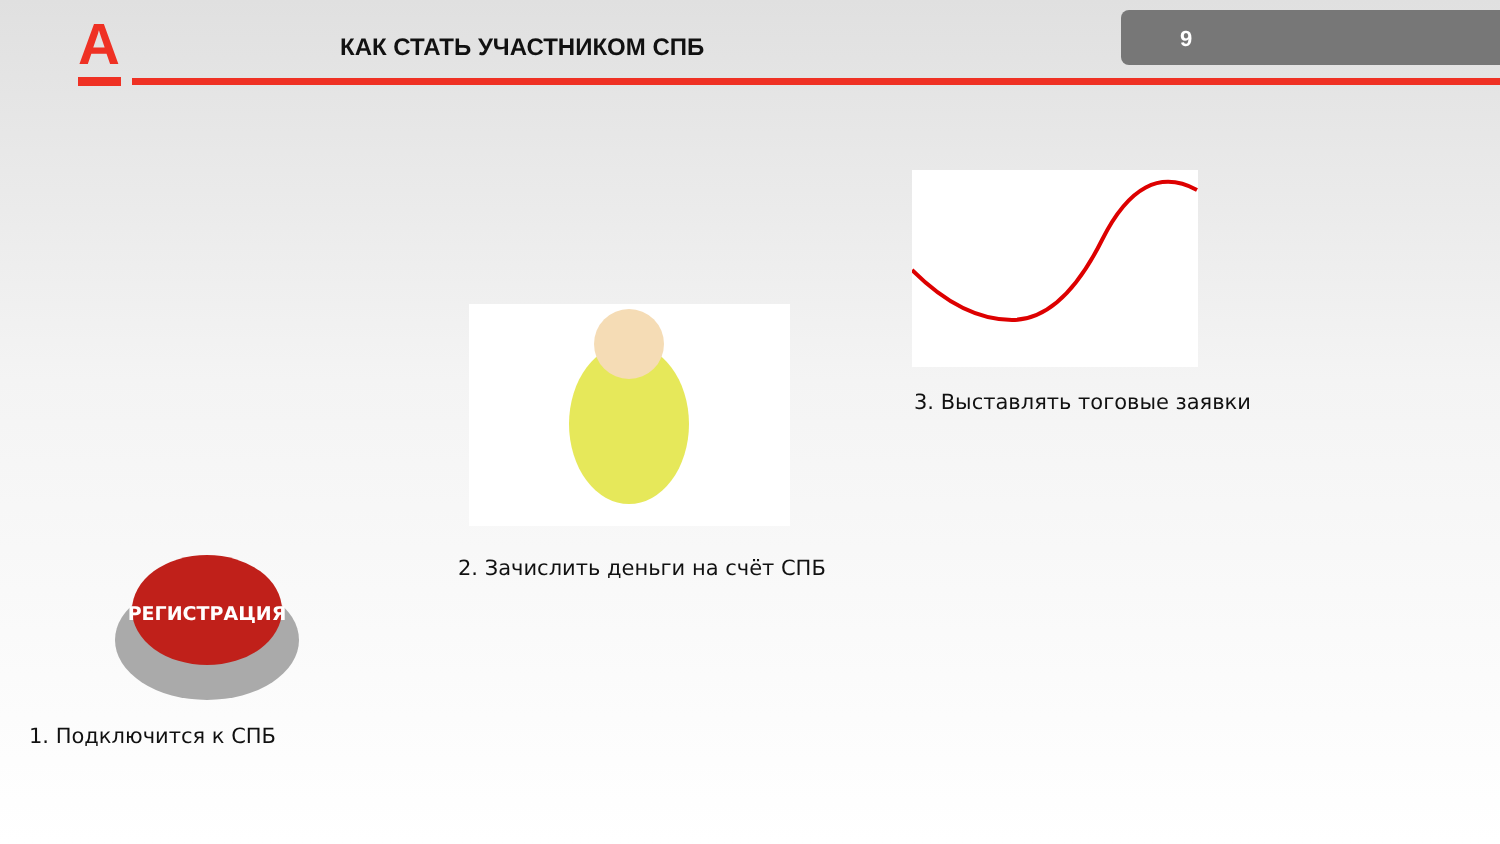A КАК СТАТЬ УЧАСТНИКОМ СПБ 9
3. Выставлять тоговые заявки
2. Зачислить деньги на счёт СПБ
РЕГИСТРАЦИЯ
1. Подключится к СПБ